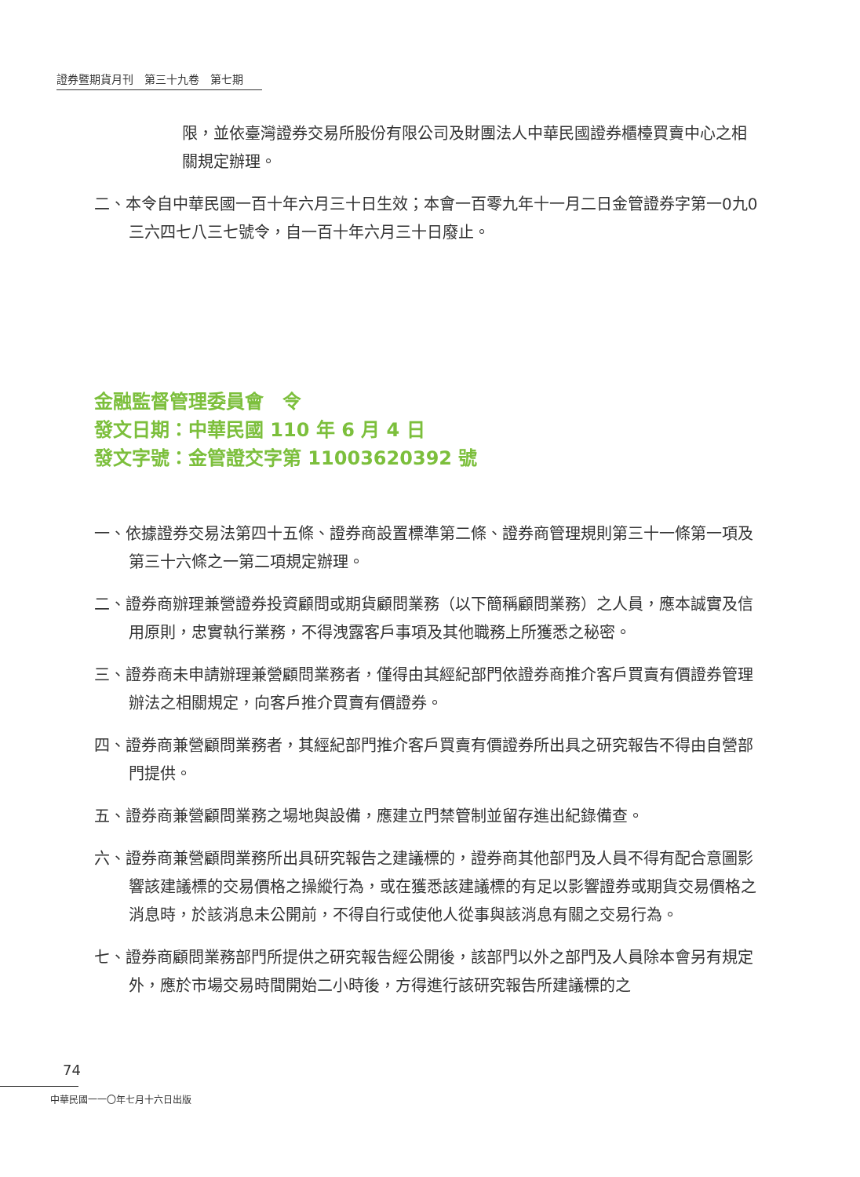證券暨期貨月刊　第三十九卷　第七期
限，並依臺灣證券交易所股份有限公司及財團法人中華民國證券櫃檯買賣中心之相關規定辦理。
二、本令自中華民國一百十年六月三十日生效；本會一百零九年十一月二日金管證券字第一0九0三六四七八三七號令，自一百十年六月三十日廢止。
金融監督管理委員會　令
發文日期：中華民國 110 年 6 月 4 日
發文字號：金管證交字第 11003620392 號
一、依據證券交易法第四十五條、證券商設置標準第二條、證券商管理規則第三十一條第一項及第三十六條之一第二項規定辦理。
二、證券商辦理兼營證券投資顧問或期貨顧問業務（以下簡稱顧問業務）之人員，應本誠實及信用原則，忠實執行業務，不得洩露客戶事項及其他職務上所獲悉之秘密。
三、證券商未申請辦理兼營顧問業務者，僅得由其經紀部門依證券商推介客戶買賣有價證券管理辦法之相關規定，向客戶推介買賣有價證券。
四、證券商兼營顧問業務者，其經紀部門推介客戶買賣有價證券所出具之研究報告不得由自營部門提供。
五、證券商兼營顧問業務之場地與設備，應建立門禁管制並留存進出紀錄備查。
六、證券商兼營顧問業務所出具研究報告之建議標的，證券商其他部門及人員不得有配合意圖影響該建議標的交易價格之操縱行為，或在獲悉該建議標的有足以影響證券或期貨交易價格之消息時，於該消息未公開前，不得自行或使他人從事與該消息有關之交易行為。
七、證券商顧問業務部門所提供之研究報告經公開後，該部門以外之部門及人員除本會另有規定外，應於市場交易時間開始二小時後，方得進行該研究報告所建議標的之
74
中華民國一一〇年七月十六日出版